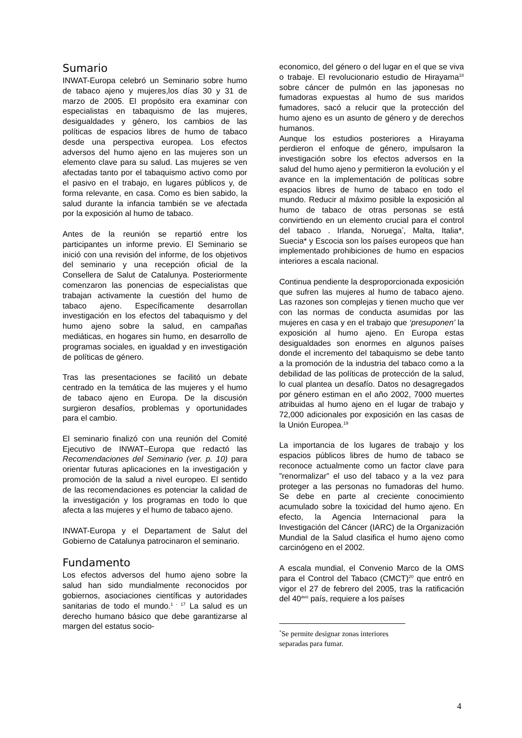Sumario
INWAT-Europa celebró un Seminario sobre humo de tabaco ajeno y mujeres,los días 30 y 31 de marzo de 2005. El propósito era examinar con especialistas en tabaquismo de las mujeres, desigualdades y género, los cambios de las políticas de espacios libres de humo de tabaco desde una perspectiva europea. Los efectos adversos del humo ajeno en las mujeres son un elemento clave para su salud. Las mujeres se ven afectadas tanto por el tabaquismo activo como por el pasivo en el trabajo, en lugares públicos y, de forma relevante, en casa. Como es bien sabido, la salud durante la infancia también se ve afectada por la exposición al humo de tabaco.
Antes de la reunión se repartió entre los participantes un informe previo. El Seminario se inició con una revisión del informe, de los objetivos del seminario y una recepción oficial de la Consellera de Salut de Catalunya. Posteriormente comenzaron las ponencias de especialistas que trabajan activamente la cuestión del humo de tabaco ajeno. Específicamente desarrollan investigación en los efectos del tabaquismo y del humo ajeno sobre la salud, en campañas mediáticas, en hogares sin humo, en desarrollo de programas sociales, en igualdad y en investigación de políticas de género.
Tras las presentaciones se facilitó un debate centrado en la temática de las mujeres y el humo de tabaco ajeno en Europa. De la discusión surgieron desafíos, problemas y oportunidades para el cambio.
El seminario finalizó con una reunión del Comité Ejecutivo de INWAT–Europa que redactó las Recomendaciones del Seminario (ver. p. 10) para orientar futuras aplicaciones en la investigación y promoción de la salud a nivel europeo. El sentido de las recomendaciones es potenciar la calidad de la investigación y los programas en todo lo que afecta a las mujeres y el humo de tabaco ajeno.
INWAT-Europa y el Departament de Salut del Gobierno de Catalunya patrocinaron el seminario.
Fundamento
Los efectos adversos del humo ajeno sobre la salud han sido mundialmente reconocidos por gobiernos, asociaciones científicas y autoridades sanitarias de todo el mundo.<sup>1 - 17</sup> La salud es un derecho humano básico que debe garantizarse al margen del estatus socio-
economico, del género o del lugar en el que se viva o trabaje. El revolucionario estudio de Hirayama<sup>18</sup> sobre cáncer de pulmón en las japonesas no fumadoras expuestas al humo de sus maridos fumadores, sacó a relucir que la protección del humo ajeno es un asunto de género y de derechos humanos.
Aunque los estudios posteriores a Hirayama perdieron el enfoque de género, impulsaron la investigación sobre los efectos adversos en la salud del humo ajeno y permitieron la evolución y el avance en la implementación de políticas sobre espacios libres de humo de tabaco en todo el mundo. Reducir al máximo posible la exposición al humo de tabaco de otras personas se está convirtiendo en un elemento crucial para el control del tabaco . Irlanda, Noruega<sup>*</sup>, Malta, Italia*, Suecia* y Escocia son los países europeos que han implementado prohibiciones de humo en espacios interiores a escala nacional.
Continua pendiente la desproporcionada exposición que sufren las mujeres al humo de tabaco ajeno. Las razones son complejas y tienen mucho que ver con las normas de conducta asumidas por las mujeres en casa y en el trabajo que ‘presuponen’ la exposición al humo ajeno. En Europa estas desigualdades son enormes en algunos países donde el incremento del tabaquismo se debe tanto a la promoción de la industria del tabaco como a la debilidad de las políticas de protección de la salud, lo cual plantea un desafío. Datos no desagregados por género estiman en el año 2002, 7000 muertes atribuidas al humo ajeno en el lugar de trabajo y 72,000 adicionales por exposición en las casas de la Unión Europea.<sup>19</sup>
La importancia de los lugares de trabajo y los espacios públicos libres de humo de tabaco se reconoce actualmente como un factor clave para ”renormalizar” el uso del tabaco y a la vez para proteger a las personas no fumadoras del humo. Se debe en parte al creciente conocimiento acumulado sobre la toxicidad del humo ajeno. En efecto, la Agencia Internacional para la Investigación del Cáncer (IARC) de la Organización Mundial de la Salud clasifica el humo ajeno como carcinógeno en el 2002.
A escala mundial, el Convenio Marco de la OMS para el Control del Tabaco (CMCT)<sup>20</sup> que entró en vigor el 27 de febrero del 2005, tras la ratificación del 40<sup>avo</sup> país, requiere a los países
<sup>*</sup> Se permite designar zonas interiores separadas para fumar.
4